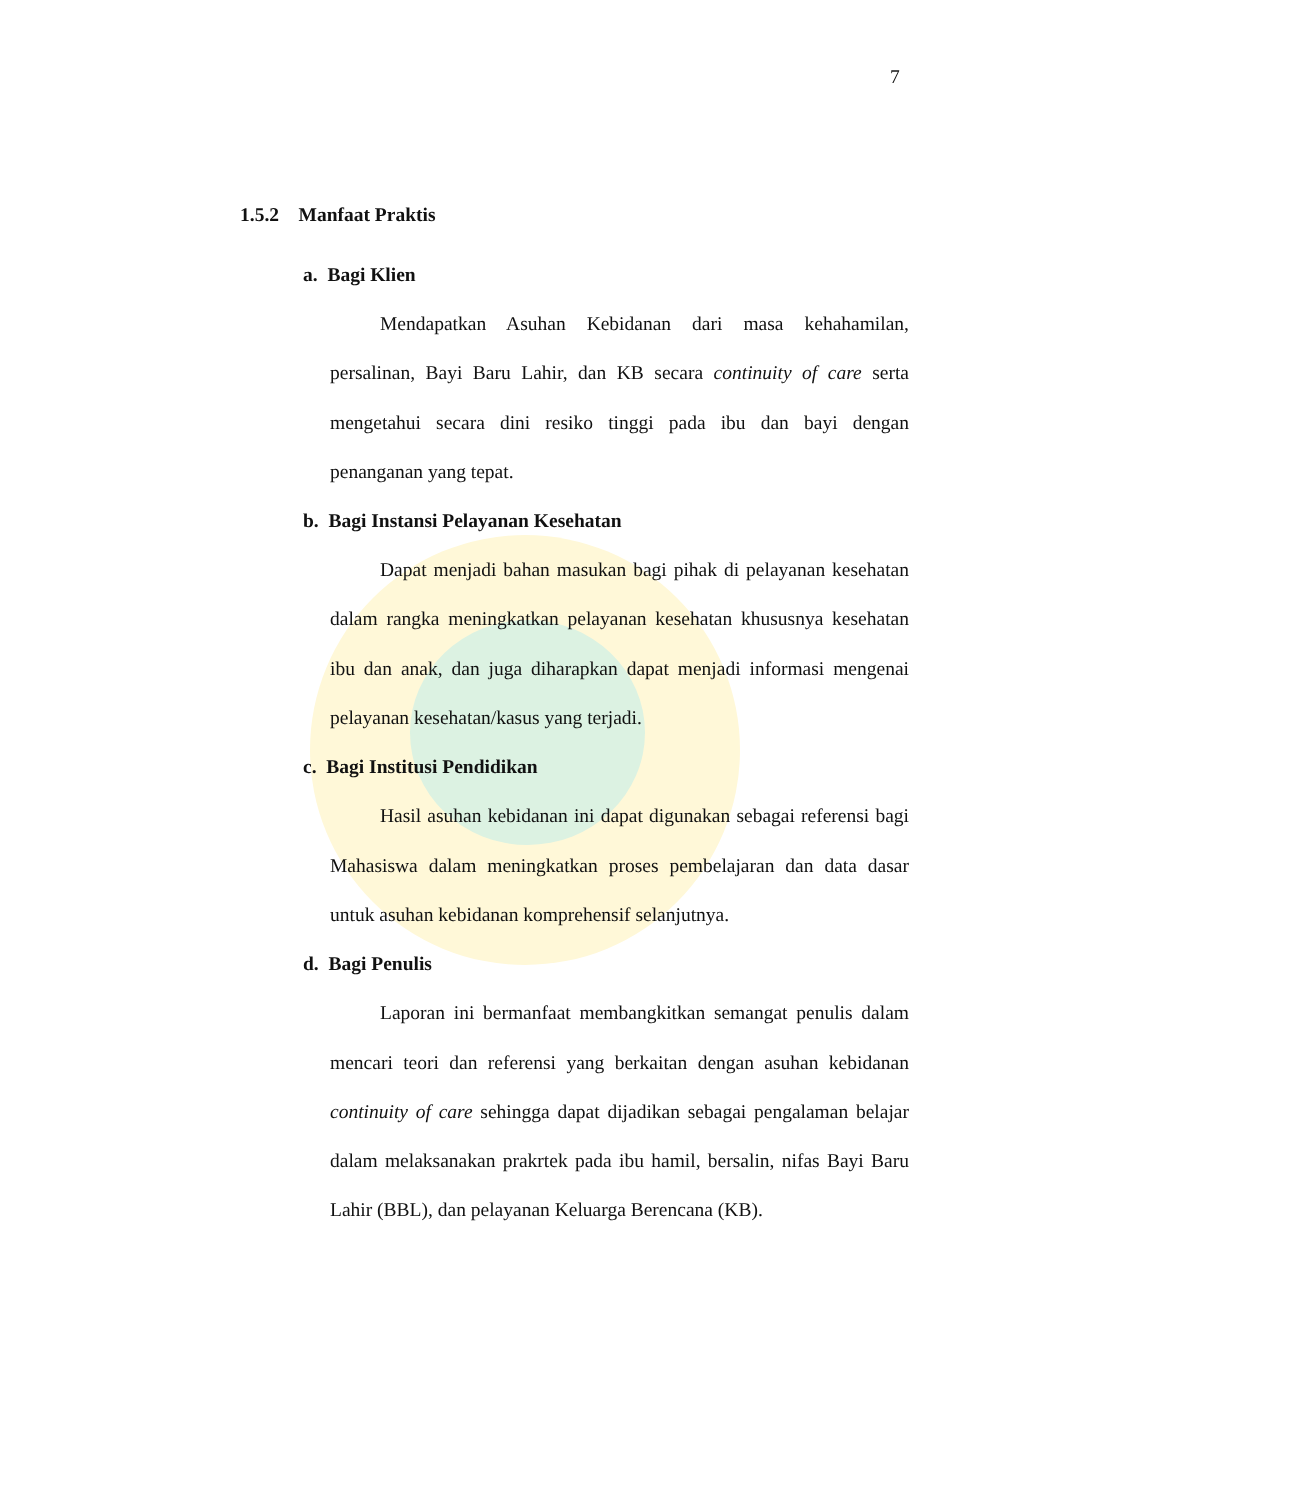7
1.5.2 Manfaat Praktis
a. Bagi Klien
Mendapatkan Asuhan Kebidanan dari masa kehahamilan, persalinan, Bayi Baru Lahir, dan KB secara continuity of care serta mengetahui secara dini resiko tinggi pada ibu dan bayi dengan penanganan yang tepat.
b. Bagi Instansi Pelayanan Kesehatan
Dapat menjadi bahan masukan bagi pihak di pelayanan kesehatan dalam rangka meningkatkan pelayanan kesehatan khususnya kesehatan ibu dan anak, dan juga diharapkan dapat menjadi informasi mengenai pelayanan kesehatan/kasus yang terjadi.
c. Bagi Institusi Pendidikan
Hasil asuhan kebidanan ini dapat digunakan sebagai referensi bagi Mahasiswa dalam meningkatkan proses pembelajaran dan data dasar untuk asuhan kebidanan komprehensif selanjutnya.
d. Bagi Penulis
Laporan ini bermanfaat membangkitkan semangat penulis dalam mencari teori dan referensi yang berkaitan dengan asuhan kebidanan continuity of care sehingga dapat dijadikan sebagai pengalaman belajar dalam melaksanakan prakrtek pada ibu hamil, bersalin, nifas Bayi Baru Lahir (BBL), dan pelayanan Keluarga Berencana (KB).